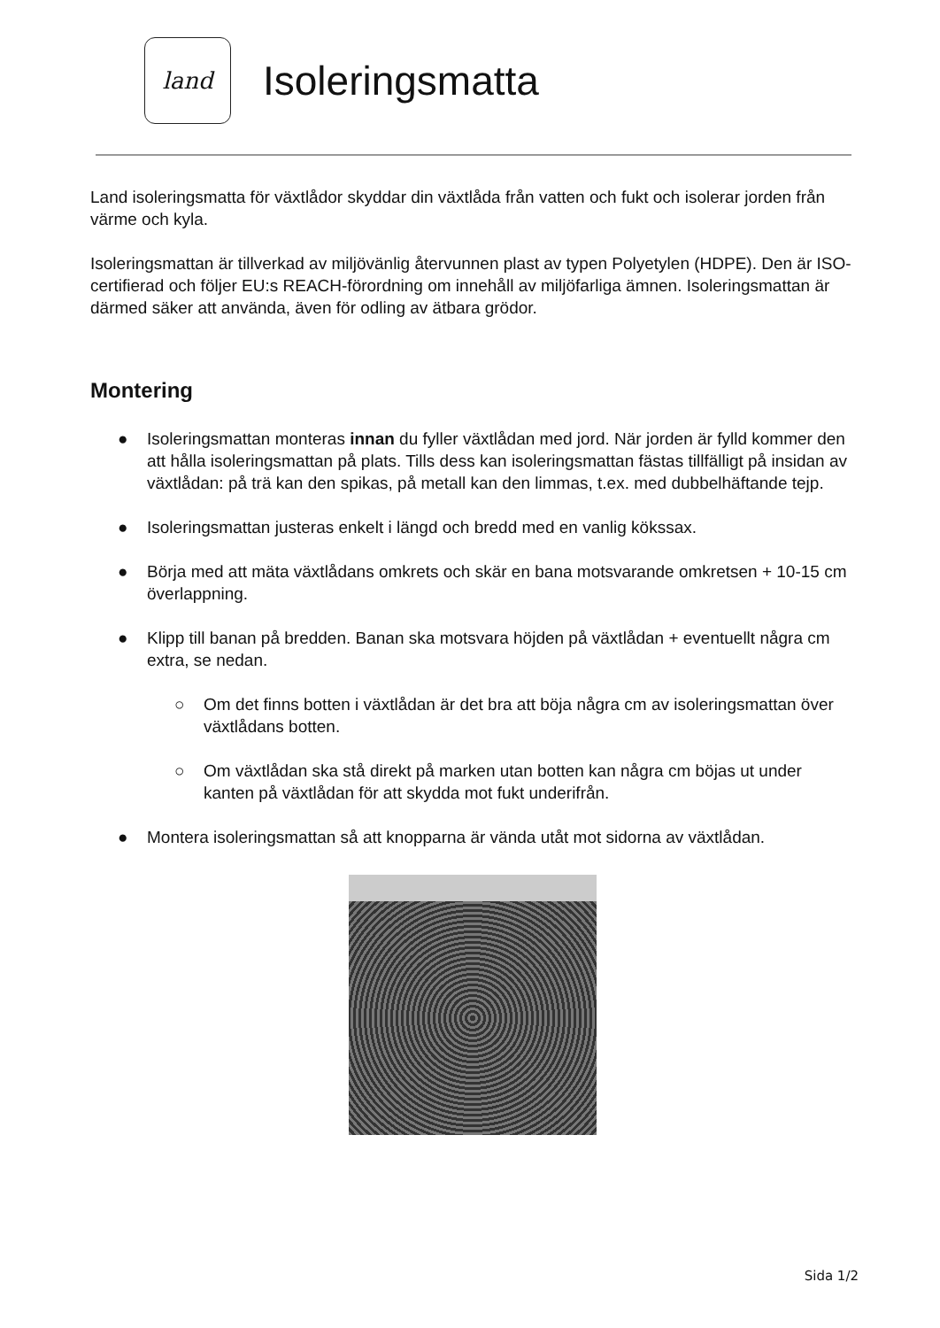land
Isoleringsmatta
Land isoleringsmatta för växtlådor skyddar din växtlåda från vatten och fukt och isolerar jorden från värme och kyla.
Isoleringsmattan är tillverkad av miljövänlig återvunnen plast av typen Polyetylen (HDPE). Den är ISO-certifierad och följer EU:s REACH-förordning om innehåll av miljöfarliga ämnen. Isoleringsmattan är därmed säker att använda, även för odling av ätbara grödor.
Montering
● Isoleringsmattan monteras innan du fyller växtlådan med jord. När jorden är fylld kommer den att hålla isoleringsmattan på plats. Tills dess kan isoleringsmattan fästas tillfälligt på insidan av växtlådan: på trä kan den spikas, på metall kan den limmas, t.ex. med dubbelhäftande tejp.
● Isoleringsmattan justeras enkelt i längd och bredd med en vanlig kökssax.
● Börja med att mäta växtlådans omkrets och skär en bana motsvarande omkretsen + 10-15 cm överlappning.
● Klipp till banan på bredden. Banan ska motsvara höjden på växtlådan + eventuellt några cm extra, se nedan.
○ Om det finns botten i växtlådan är det bra att böja några cm av isoleringsmattan över växtlådans botten.
○ Om växtlådan ska stå direkt på marken utan botten kan några cm böjas ut under kanten på växtlådan för att skydda mot fukt underifrån.
● Montera isoleringsmattan så att knopparna är vända utåt mot sidorna av växtlådan.
Sida 1/2